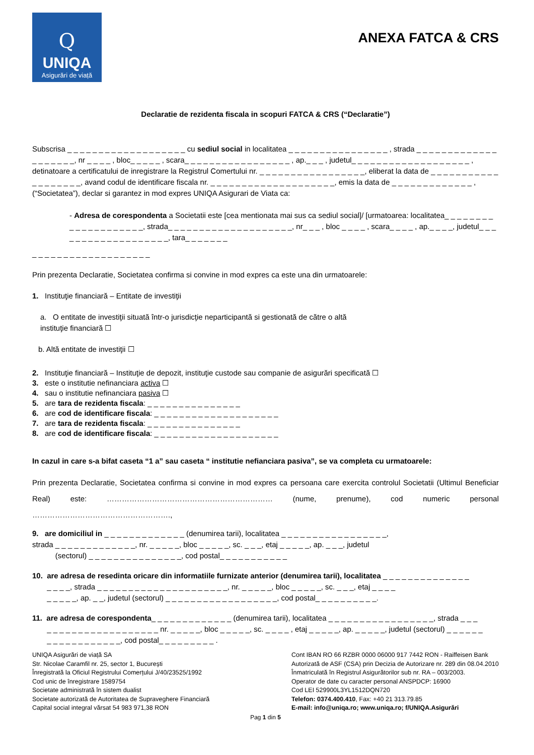Q
UNIQA
Asigurări de viață
ANEXA FATCA & CRS
Declaratie de rezidenta fiscala in scopuri FATCA & CRS (“Declaratie”)
Subscrisa _ _ _ _ _ _ _ _ _ _ _ _ _ _ _ _ _ _ _ cu sediul social in localitatea _ _ _ _ _ _ _ _ _ _ _ _ _ _ _ _ , strada _ _ _ _ _ _ _ _ _ _ _ _ _ _ _ _ _ _ _ _, nr _ _ _ _ , bloc_ _ _ _ _ , scara_ _ _ _ _ _ _ _ _ _ _ _ _ _ _ _ _ , ap._ _ _ , judetul_ _ _ _ _ _ _ _ _ _ _ _ _ _ _ _ _ _ _ , detinatoare a certificatului de inregistrare la Registrul Comertului nr. _ _ _ _ _ _ _ _ _ _ _ _ _ _ _ _ _, eliberat la data de _ _ _ _ _ _ _ _ _ _ _ _ _ _ _ _ _ _ _, avand codul de identificare fiscala nr. _ _ _ _ _ _ _ _ _ _ _ _ _ _ _ _ _ _ _ _, emis la data de _ _ _ _ _ _ _ _ _ _ _ _ _ , (“Societatea”), declar si garantez in mod expres UNIQA Asigurari de Viata ca:
- Adresa de corespondenta a Societatii este [cea mentionata mai sus ca sediul social]/ [urmatoarea: localitatea_ _ _ _ _ _ _ _ _ _ _ _ _ _ _ _ _ _ _ _, strada_ _ _ _ _ _ _ _ _ _ _ _ _ _ _ _ _ _ _ _, nr_ _ _ , bloc _ _ _ _ , scara_ _ _ _ , ap._ _ _ _, judetul_ _ _ _ _ _ _ _ _ _ _ _ _ _ _ _ _ _ _, tara_ _ _ _ _ _ _
_ _ _ _ _ _ _ _ _ _ _ _ _ _ _ _ _ _ _
Prin prezenta Declaratie, Societatea confirma si convine in mod expres ca este una din urmatoarele:
1. Instituţie financiară – Entitate de investiţii
a. O entitate de investiţii situată într-o jurisdicţie neparticipantă si gestionată de către o altă
instituţie financiară ☐
b. Altă entitate de investiţii ☐
2. Instituţie financiară – Instituţie de depozit, instituţie custode sau companie de asigurări specificată ☐
3. este o institutie nefinanciara activa ☐
4. sau o institutie nefinanciara pasiva ☐
5. are tara de rezidenta fiscala: _ _ _ _ _ _ _ _ _ _ _ _ _ _ _
6. are cod de identificare fiscala: _ _ _ _ _ _ _ _ _ _ _ _ _ _ _ _ _ _ _ _
7. are tara de rezidenta fiscala: _ _ _ _ _ _ _ _ _ _ _ _ _ _ _
8. are cod de identificare fiscala: _ _ _ _ _ _ _ _ _ _ _ _ _ _ _ _ _ _ _ _
In cazul in care s-a bifat caseta “1 a” sau caseta “ institutie nefianciara pasiva”, se va completa cu urmatoarele:
Prin prezenta Declaratie, Societatea confirma si convine in mod expres ca persoana care exercita controlul Societatii (Ultimul Beneficiar Real) este: ………………………………………………………… (nume, prenume), cod numeric personal ……………………………………………….,
9. are domiciliul in _ _ _ _ _ _ _ _ _ _ _ _ _ (denumirea tarii), localitatea _ _ _ _ _ _ _ _ _ _ _ _ _ _ _ _ _,
strada _ _ _ _ _ _ _ _ _ _ _ _ _, nr. _ _ _ _ _, bloc _ _ _ _ _, sc. _ _ _, etaj _ _ _ _ _, ap. _ _ _, judetul
(sectorul) _ _ _ _ _ _ _ _ _ _ _ _ _ _ _, cod postal_ _ _ _ _ _ _ _ _ _ _
10. are adresa de resedinta oricare din informatiile furnizate anterior (denumirea tarii), localitatea _ _ _ _ _ _ _ _ _ _ _ _ _ _
_ _ _ _, strada _ _ _ _ _ _ _ _ _ _ _ _ _ _ _ _ _ _ _ _ _, nr. _ _ _ _ _, bloc _ _ _ _ _, sc. _ _ _, etaj _ _ _ _
_ _ _ _ _, ap. _ _, judetul (sectorul) _ _ _ _ _ _ _ _ _ _ _ _ _ _ _ _ _ _, cod postal_ _ _ _ _ _ _ _ _ _.
11. are adresa de corespondenta_ _ _ _ _ _ _ _ _ _ _ _ _ (denumirea tarii), localitatea _ _ _ _ _ _ _ _ _ _ _ _ _ _ _ _ _, strada _ _ _
_ _ _ _ _ _ _ _ _ _ _ _ _ _ _ _ _ _ nr. _ _ _ _ _, bloc _ _ _ _ _, sc. _ _ _ _ , etaj _ _ _ _ _, ap. _ _ _ _ _, judetul (sectorul) _ _ _ _ _ _
_ _ _ _ _ _ _ _ _ _ _ _, cod postal_ _ _ _ _ _ _ _ _ .
UNIQA Asigurări de viață SA
Str. Nicolae Caramfil nr. 25, sector 1, București
Înregistrată la Oficiul Registrului Comerțului J/40/23525/1992
Cod unic de înregistrare 1589754
Societate administrată în sistem dualist
Societate autorizată de Autoritatea de Supraveghere Financiară
Capital social integral vărsat 54 983 971,38 RON
Cont IBAN RO 66 RZBR 0000 06000 917 7442 RON - Raiffeisen Bank
Autorizată de ASF (CSA) prin Decizia de Autorizare nr. 289 din 08.04.2010
Înmatriculată în Registrul Asigurătorilor sub nr. RA – 003/2003.
Operator de date cu caracter personal ANSPDCP: 16900
Cod LEI 529900L3YL1512DQN720
Telefon: 0374.400.410, Fax: +40 21 313.79.85
E-mail: info@uniqa.ro; www.uniqa.ro; f/UNIQA.Asigurări
Pag 1 din 5